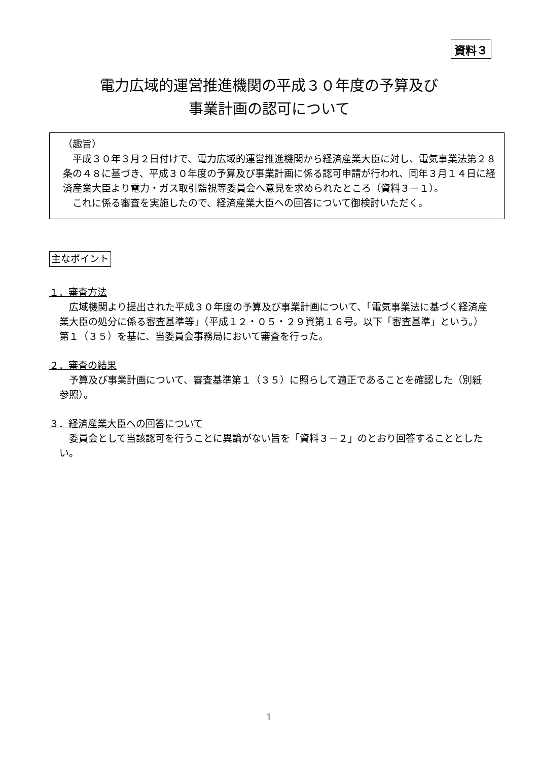資料３
電力広域的運営推進機関の平成３０年度の予算及び
事業計画の認可について
（趣旨）
　平成３０年３月２日付けで、電力広域的運営推進機関から経済産業大臣に対し、電気事業法第２８条の４８に基づき、平成３０年度の予算及び事業計画に係る認可申請が行われ、同年３月１４日に経済産業大臣より電力・ガス取引監視等委員会へ意見を求められたところ（資料３－１）。
　これに係る審査を実施したので、経済産業大臣への回答について御検討いただく。
主なポイント
１．審査方法
　広域機関より提出された平成３０年度の予算及び事業計画について、「電気事業法に基づく経済産業大臣の処分に係る審査基準等」（平成１２・０５・２９資第１６号。以下「審査基準」という。）第１（３５）を基に、当委員会事務局において審査を行った。
２．審査の結果
　予算及び事業計画について、審査基準第１（３５）に照らして適正であることを確認した（別紙参照）。
３．経済産業大臣への回答について
　委員会として当該認可を行うことに異論がない旨を「資料３－２」のとおり回答することとしたい。
1